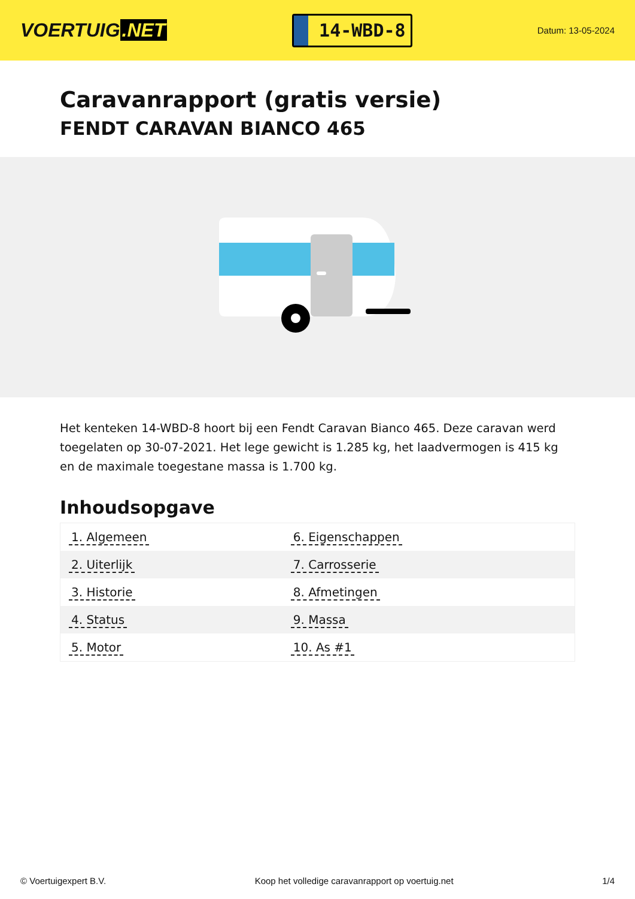VOERTUIG.NET
14-WBD-8
Datum: 13-05-2024
Caravanrapport (gratis versie)
FENDT CARAVAN BIANCO 465
Het kenteken 14-WBD-8 hoort bij een Fendt Caravan Bianco 465. Deze caravan werd toegelaten op 30-07-2021. Het lege gewicht is 1.285 kg, het laadvermogen is 415 kg en de maximale toegestane massa is 1.700 kg.
Inhoudsopgave
| 1. Algemeen | 6. Eigenschappen |
| 2. Uiterlijk | 7. Carrosserie |
| 3. Historie | 8. Afmetingen |
| 4. Status | 9. Massa |
| 5. Motor | 10. As #1 |
© Voertuigexpert B.V. Koop het volledige caravanrapport op voertuig.net 1/4